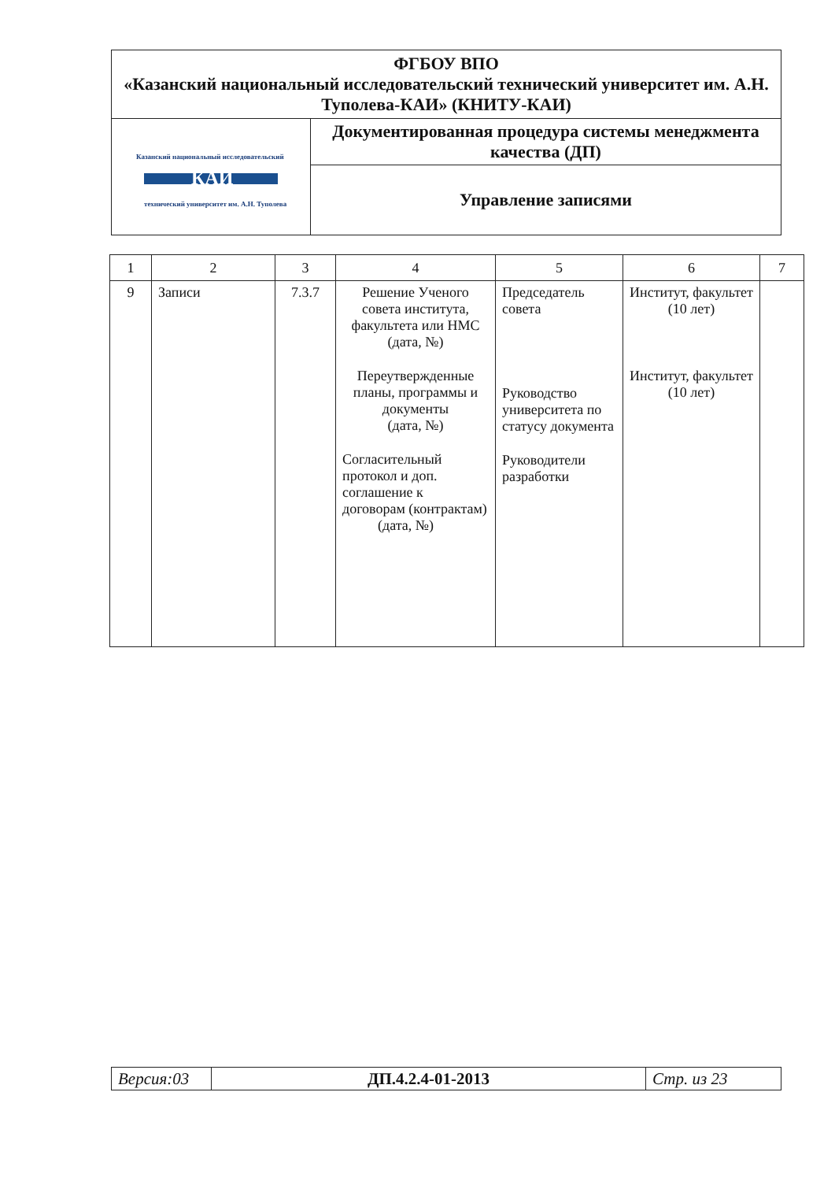| ФГБОУ ВПО «Казанский национальный исследовательский технический университет им. А.Н. Туполева-КАИ» (КНИТУ-КАИ) | |
| Казанский национальный исследовательский КАИ технический университет им. А.Н. Туполева | Документированная процедура системы менеджмента качества (ДП) |
| | Управление записями |
| 1 | 2 | 3 | 4 | 5 | 6 | 7 |
| --- | --- | --- | --- | --- | --- | --- |
| 9 | Записи | 7.3.7 | Решение Ученого совета института, факультета или НМС (дата, №) Переутвержденные планы, программы и документы (дата, №) Согласительный протокол и доп. соглашение к договорам (контрактам) (дата, №) | Председатель совета Руководство университета по статусу документа Руководители разработки | Институт, факультет (10 лет) Институт, факультет (10 лет) | |
| Версия:03 | ДП.4.2.4-01-2013 | Стр. из 23 |